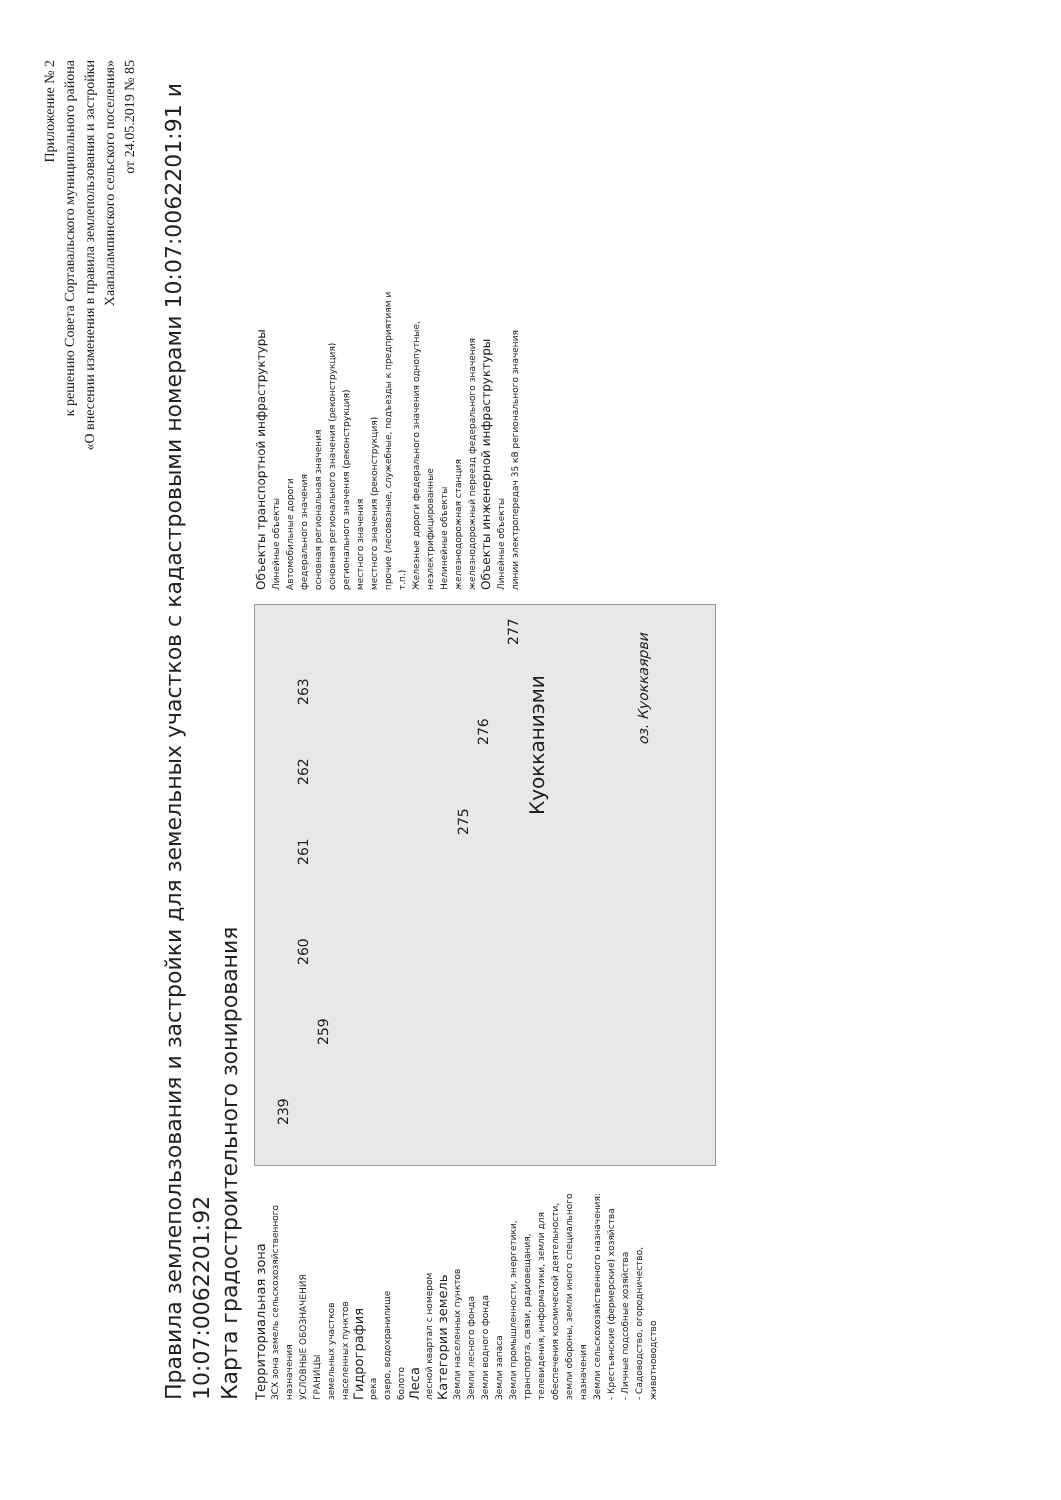Приложение № 2
к решению Совета Сортавальского муниципального района
«О внесении изменения в правила землепользования и застройки
Хаапалампинского сельского поселения»
от 24.05.2019 № 85
Правила землепользования и застройки для земельных участков с кадастровыми номерами 10:07:0062201:91 и 10:07:0062201:92
Карта градостроительного зонирования
Территориальная зона
ЗСХ зона земель сельскохозяйственного назначения
УСЛОВНЫЕ ОБОЗНАЧЕНИЯ
ГРАНИЦЫ
земельных участков
населенных пунктов
Гидрография
река
озеро, водохранилище
болото
Леса
лесной квартал с номером
Категории земель
Земли населенных пунктов
Земли лесного фонда
Земли водного фонда
Земли запаса
Земли промышленности, энергетики, транспорта, связи, радиовещания, телевидения, информатики, земли для обеспечения космической деятельности, земли обороны, земли иного специального назначения
Земли сельскохозяйственного назначения:
- Крестьянские (фермерские) хозяйства
- Личные подсобные хозяйства
- Садоводство, огородничество, животноводство
239
259
260 261 262 263
275
276
277
Куокканиэми
оз. Куоккаярви
Объекты транспортной инфраструктуры
Линейные объекты
Автомобильные дороги
федерального значения
основная региональная значения
основная регионального значения (реконструкция)
регионального значения (реконструкция)
местного значения
местного значения (реконструкция)
прочие (лесовозные, служебные, подъезды к предприятиям и т.п.)
Железные дороги федерального значения однопутные, неэлектрифицированные
Нелинейные объекты
железнодорожная станция
железнодорожный переезд федерального значения
Объекты инженерной инфраструктуры
Линейные объекты
линии электропередач 35 кВ регионального значения